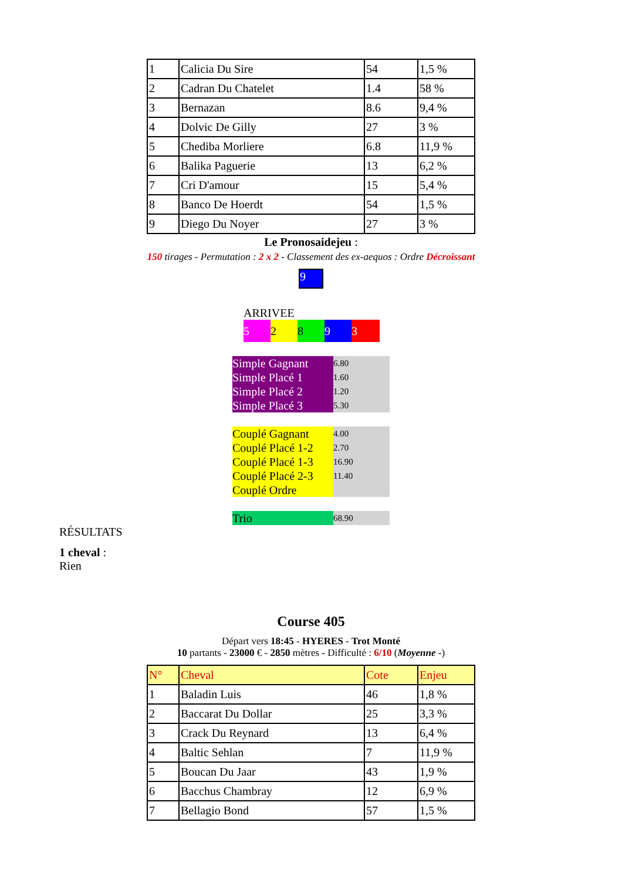| 1 | Calicia Du Sire | 54 | 1,5 % |
| 2 | Cadran Du Chatelet | 1.4 | 58 % |
| 3 | Bernazan | 8.6 | 9,4 % |
| 4 | Dolvic De Gilly | 27 | 3 % |
| 5 | Chediba Morliere | 6.8 | 11,9 % |
| 6 | Balika Paguerie | 13 | 6,2 % |
| 7 | Cri D'amour | 15 | 5,4 % |
| 8 | Banco De Hoerdt | 54 | 1,5 % |
| 9 | Diego Du Noyer | 27 | 3 % |
Le Pronosaidejeu :
150 tirages - Permutation : 2 x 2 - Classement des ex-aequos : Ordre Décroissant
9
ARRIVEE
52893
| Simple Gagnant | 6.80 |
| Simple Placé 1 | 1.60 |
| Simple Placé 2 | 1.20 |
| Simple Placé 3 | 5.30 |
| Couplé Gagnant | 4.00 |
| Couplé Placé 1-2 | 2.70 |
| Couplé Placé 1-3 | 16.90 |
| Couplé Placé 2-3 | 11.40 |
| Couplé Ordre | |
| Trio | 68.90 |
RÉSULTATS
1 cheval :
Rien
Course 405
Départ vers 18:45 - HYERES - Trot Monté
10 partants - 23000 € - 2850 mètres - Difficulté : 6/10 (Moyenne -)
| N° | Cheval | Cote | Enjeu |
| 1 | Baladin Luis | 46 | 1,8 % |
| 2 | Baccarat Du Dollar | 25 | 3,3 % |
| 3 | Crack Du Reynard | 13 | 6,4 % |
| 4 | Baltic Sehlan | 7 | 11,9 % |
| 5 | Boucan Du Jaar | 43 | 1,9 % |
| 6 | Bacchus Chambray | 12 | 6,9 % |
| 7 | Bellagio Bond | 57 | 1,5 % |